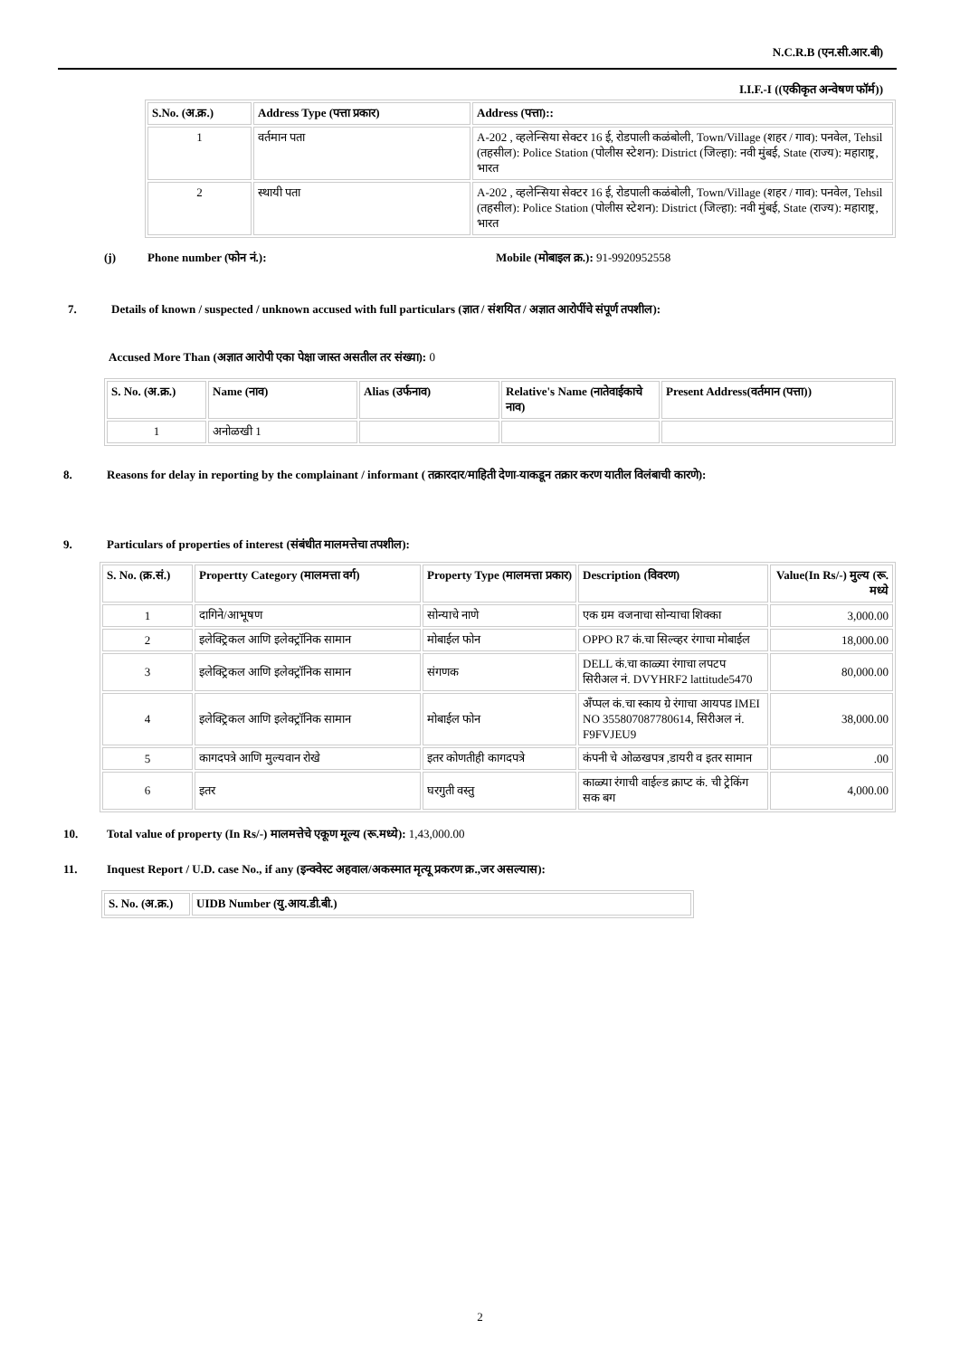N.C.R.B (एन.सी.आर.बी)
I.I.F.-I ((एकीकृत अन्वेषण फॉर्म))
| S.No. (अ.क्र.) | Address Type (पत्ता प्रकार) | Address (पत्ता):: |
| --- | --- | --- |
| 1 | वर्तमान पता | A-202 , व्हलेन्सिया सेक्टर 16 ई, रोडपाली कळंबोली, Town/Village (शहर / गाव): पनवेल, Tehsil (तहसील): Police Station (पोलीस स्टेशन): District (जिल्हा): नवी मुंबई, State (राज्य): महाराष्ट्र, भारत |
| 2 | स्थायी पता | A-202 , व्हलेन्सिया सेक्टर 16 ई, रोडपाली कळंबोली, Town/Village (शहर / गाव): पनवेल, Tehsil (तहसील): Police Station (पोलीस स्टेशन): District (जिल्हा): नवी मुंबई, State (राज्य): महाराष्ट्र, भारत |
(j) Phone number (फोन नं.): Mobile (मोबाइल क्र.): 91-9920952558
7. Details of known / suspected / unknown accused with full particulars (ज्ञात / संशयित / अज्ञात आरोपींचे संपूर्ण तपशील):
Accused More Than (अज्ञात आरोपी एका पेक्षा जास्त असतील तर संख्या): 0
| S. No. (अ.क्र.) | Name (नाव) | Alias (उर्फनाव) | Relative's Name (नातेवाईकाचे नाव) | Present Address(वर्तमान (पत्ता)) |
| --- | --- | --- | --- | --- |
| 1 | अनोळखी 1 | | | |
8. Reasons for delay in reporting by the complainant / informant ( तक्रारदार/माहिती देणा-याकडून तक्रार करण यातील विलंबाची कारणे):
9. Particulars of properties of interest (संबंधीत मालमत्तेचा तपशील):
| S. No. (क्र.सं.) | Propertty Category (मालमत्ता वर्ग) | Property Type (मालमत्ता प्रकार) | Description (विवरण) | Value(In Rs/-) मुल्य (रू. मध्ये |
| --- | --- | --- | --- | --- |
| 1 | दागिने/आभूषण | सोन्याचे नाणे | एक ग्रम वजनाचा सोन्याचा शिक्का | 3,000.00 |
| 2 | इलेक्ट्रिकल आणि इलेक्ट्रॉनिक सामान | मोबाईल फोन | OPPO R7 कं.चा सिल्व्हर रंगाचा मोबाईल | 18,000.00 |
| 3 | इलेक्ट्रिकल आणि इलेक्ट्रॉनिक सामान | संगणक | DELL कं.चा काळ्या रंगाचा लपटप सिरीअल नं. DVYHRF2 lattitude5470 | 80,000.00 |
| 4 | इलेक्ट्रिकल आणि इलेक्ट्रॉनिक सामान | मोबाईल फोन | अँप्पल कं.चा स्काय ग्रे रंगाचा आयपड IMEI NO 355807087780614, सिरीअल नं. F9FVJEU9 | 38,000.00 |
| 5 | कागदपत्रे आणि मुल्यवान रोखे | इतर कोणतीही कागदपत्रे | कंपनी चे ओळखपत्र ,डायरी व इतर सामान | .00 |
| 6 | इतर | घरगुती वस्तु | काळ्या रंगाची वाईल्ड क्राप्ट कं. ची ट्रेकिंग सक बग | 4,000.00 |
10. Total value of property (In Rs/-) मालमत्तेचे एकूण मूल्य (रू.मध्ये): 1,43,000.00
11. Inquest Report / U.D. case No., if any (इन्क्वेस्ट अहवाल/अकस्मात मृत्यू प्रकरण क्र.,जर असल्यास):
| S. No. (अ.क्र.) | UIDB Number (यु.आय.डी.बी.) |
| --- | --- |
2